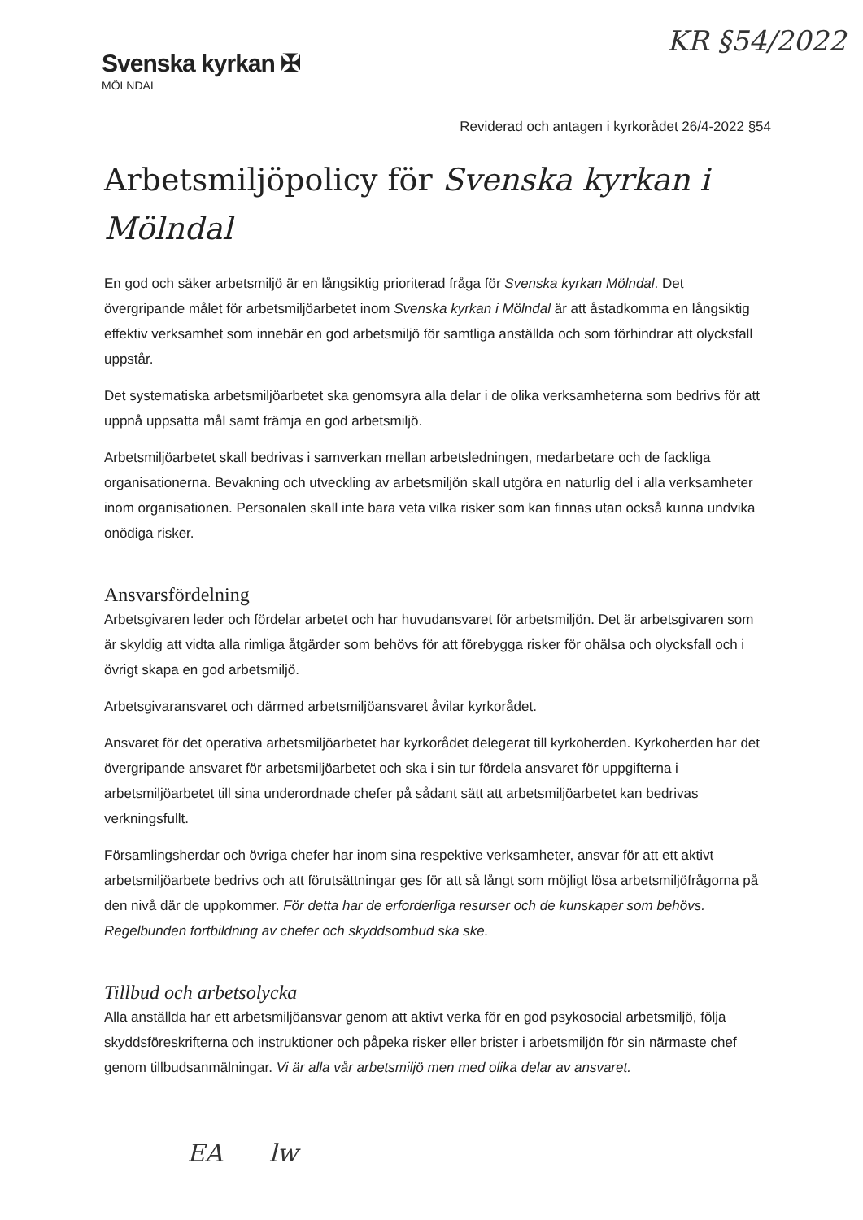KR §54/2022
Svenska kyrkan ✠
MÖLNDAL
Reviderad och antagen i kyrkorådet 26/4-2022 §54
Arbetsmiljöpolicy för Svenska kyrkan i Mölndal
En god och säker arbetsmiljö är en långsiktig prioriterad fråga för Svenska kyrkan Mölndal. Det övergripande målet för arbetsmiljöarbetet inom Svenska kyrkan i Mölndal är att åstadkomma en långsiktig effektiv verksamhet som innebär en god arbetsmiljö för samtliga anställda och som förhindrar att olycksfall uppstår.
Det systematiska arbetsmiljöarbetet ska genomsyra alla delar i de olika verksamheterna som bedrivs för att uppnå uppsatta mål samt främja en god arbetsmiljö.
Arbetsmiljöarbetet skall bedrivas i samverkan mellan arbetsledningen, medarbetare och de fackliga organisationerna. Bevakning och utveckling av arbetsmiljön skall utgöra en naturlig del i alla verksamheter inom organisationen. Personalen skall inte bara veta vilka risker som kan finnas utan också kunna undvika onödiga risker.
Ansvarsfördelning
Arbetsgivaren leder och fördelar arbetet och har huvudansvaret för arbetsmiljön. Det är arbetsgivaren som är skyldig att vidta alla rimliga åtgärder som behövs för att förebygga risker för ohälsa och olycksfall och i övrigt skapa en god arbetsmiljö.
Arbetsgivaransvaret och därmed arbetsmiljöansvaret åvilar kyrkorådet.
Ansvaret för det operativa arbetsmiljöarbetet har kyrkorådet delegerat till kyrkoherden. Kyrkoherden har det övergripande ansvaret för arbetsmiljöarbetet och ska i sin tur fördela ansvaret för uppgifterna i arbetsmiljöarbetet till sina underordnade chefer på sådant sätt att arbetsmiljöarbetet kan bedrivas verkningsfullt.
Församlingsherdar och övriga chefer har inom sina respektive verksamheter, ansvar för att ett aktivt arbetsmiljöarbete bedrivs och att förutsättningar ges för att så långt som möjligt lösa arbetsmiljöfrågorna på den nivå där de uppkommer. För detta har de erforderliga resurser och de kunskaper som behövs. Regelbunden fortbildning av chefer och skyddsombud ska ske.
Tillbud och arbetsolycka
Alla anställda har ett arbetsmiljöansvar genom att aktivt verka för en god psykosocial arbetsmiljö, följa skyddsföreskrifterna och instruktioner och påpeka risker eller brister i arbetsmiljön för sin närmaste chef genom tillbudsanmälningar. Vi är alla vår arbetsmiljö men med olika delar av ansvaret.
EA lw